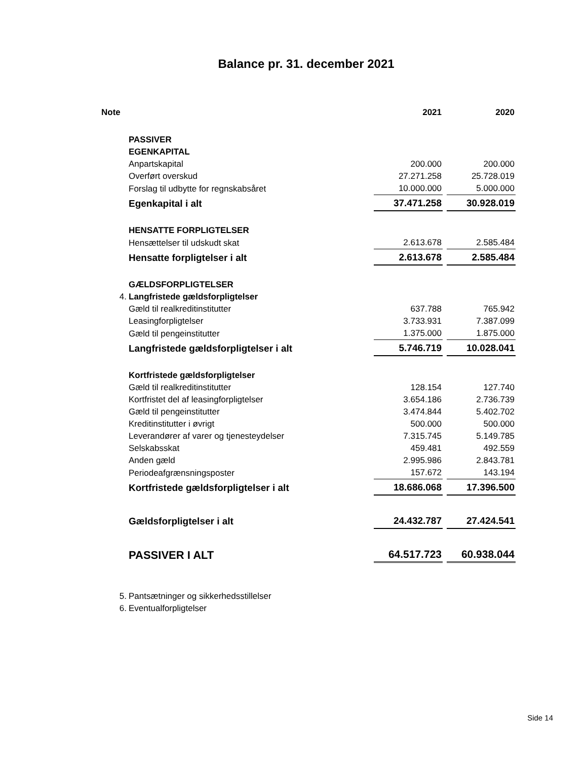Balance pr. 31. december 2021
| Note | | 2021 | | 2020 |
| --- | --- | --- | --- | --- |
| | PASSIVER | | | |
| | EGENKAPITAL | | | |
| | Anpartskapital | 200.000 | | 200.000 |
| | Overført overskud | 27.271.258 | | 25.728.019 |
| | Forslag til udbytte for regnskabsåret | 10.000.000 | | 5.000.000 |
| | Egenkapital i alt | 37.471.258 | | 30.928.019 |
| | HENSATTE FORPLIGTELSER | | | |
| | Hensættelser til udskudt skat | 2.613.678 | | 2.585.484 |
| | Hensatte forpligtelser i alt | 2.613.678 | | 2.585.484 |
| | GÆLDSFORPLIGTELSER | | | |
| 4. | Langfristede gældsforpligtelser | | | |
| | Gæld til realkreditinstitutter | 637.788 | | 765.942 |
| | Leasingforpligtelser | 3.733.931 | | 7.387.099 |
| | Gæld til pengeinstitutter | 1.375.000 | | 1.875.000 |
| | Langfristede gældsforpligtelser i alt | 5.746.719 | | 10.028.041 |
| | Kortfristede gældsforpligtelser | | | |
| | Gæld til realkreditinstitutter | 128.154 | | 127.740 |
| | Kortfristet del af leasingforpligtelser | 3.654.186 | | 2.736.739 |
| | Gæld til pengeinstitutter | 3.474.844 | | 5.402.702 |
| | Kreditinstitutter i øvrigt | 500.000 | | 500.000 |
| | Leverandører af varer og tjenesteydelser | 7.315.745 | | 5.149.785 |
| | Selskabsskat | 459.481 | | 492.559 |
| | Anden gæld | 2.995.986 | | 2.843.781 |
| | Periodeafgrænsningsposter | 157.672 | | 143.194 |
| | Kortfristede gældsforpligtelser i alt | 18.686.068 | | 17.396.500 |
| | Gældsforpligtelser i alt | 24.432.787 | | 27.424.541 |
| | PASSIVER I ALT | 64.517.723 | | 60.938.044 |
| 5. | Pantsætninger og sikkerhedsstillelser | | | |
| 6. | Eventualforpligtelser | | | |
Side 14